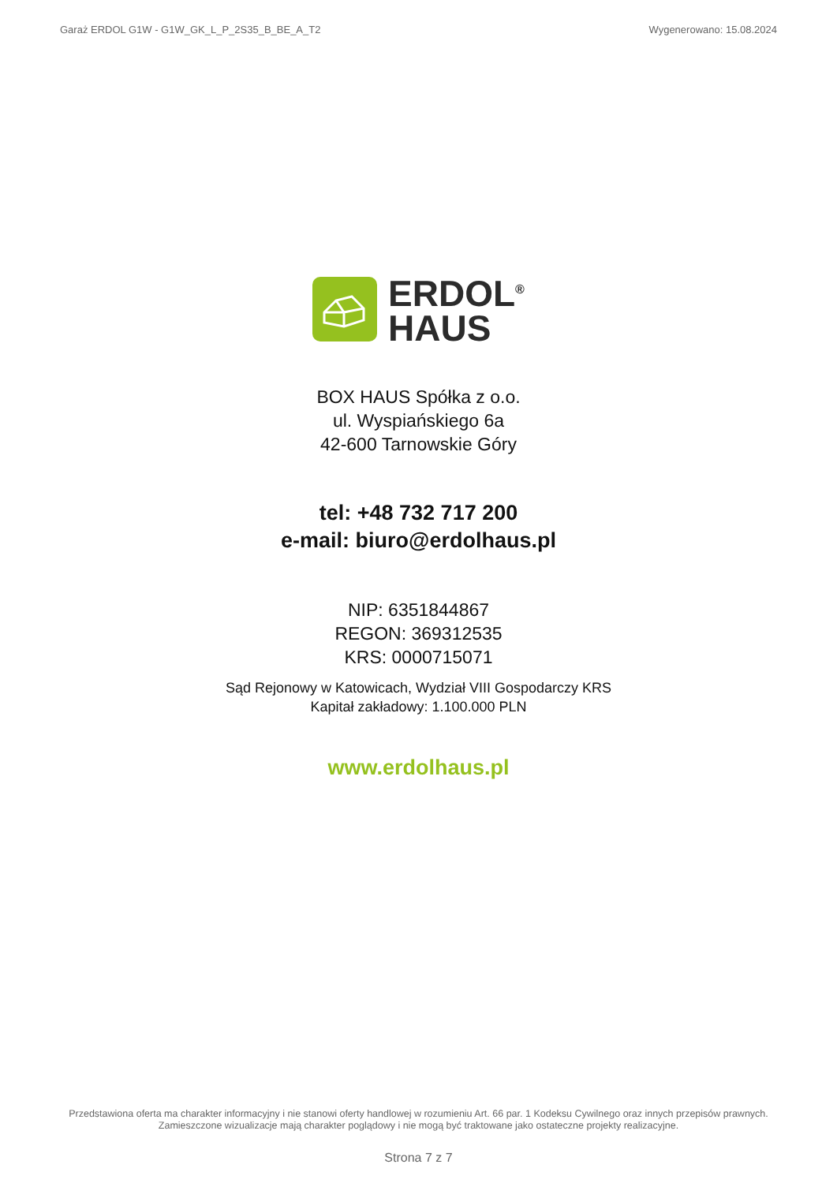Garaż ERDOL G1W - G1W_GK_L_P_2S35_B_BE_A_T2 Wygenerowano: 15.08.2024
ERDOL<sup>®</sup>
HAUS
BOX HAUS Spółka z o.o.
ul. Wyspiańskiego 6a
42-600 Tarnowskie Góry
tel: +48 732 717 200
e-mail: biuro@erdolhaus.pl
NIP: 6351844867
REGON: 369312535
KRS: 0000715071
Sąd Rejonowy w Katowicach, Wydział VIII Gospodarczy KRS
Kapitał zakładowy: 1.100.000 PLN
www.erdolhaus.pl
Przedstawiona oferta ma charakter informacyjny i nie stanowi oferty handlowej w rozumieniu Art. 66 par. 1 Kodeksu Cywilnego oraz innych przepisów prawnych. Zamieszczone wizualizacje mają charakter poglądowy i nie mogą być traktowane jako ostateczne projekty realizacyjne.
Strona 7 z 7